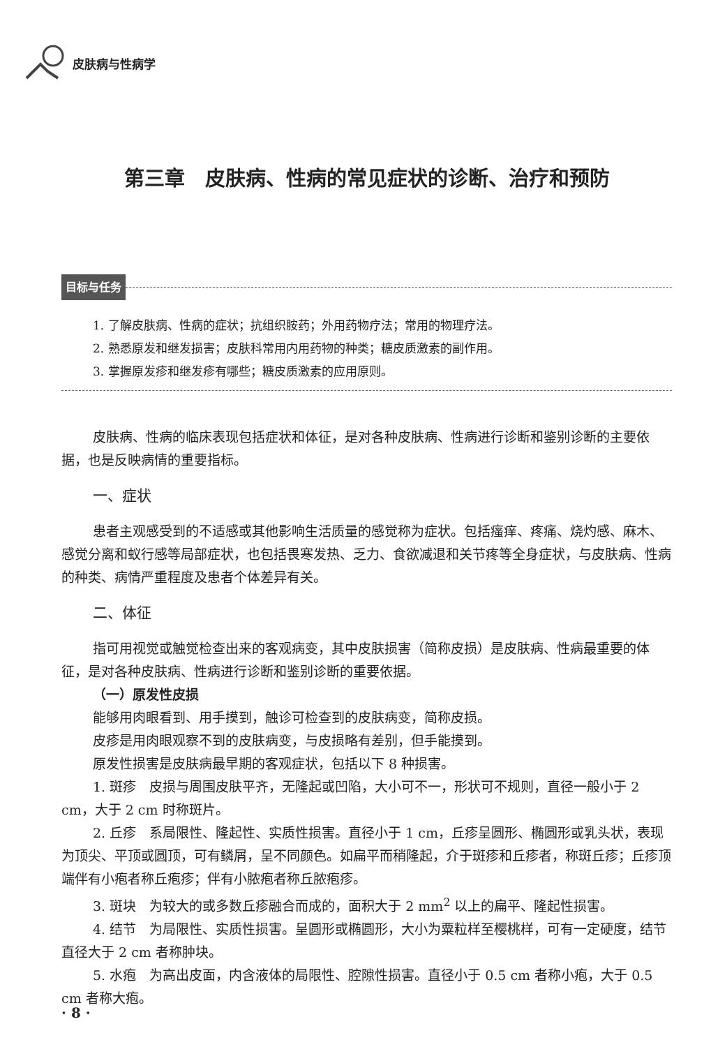皮肤病与性病学
第三章　皮肤病、性病的常见症状的诊断、治疗和预防
目标与任务
1. 了解皮肤病、性病的症状；抗组织胺药；外用药物疗法；常用的物理疗法。
2. 熟悉原发和继发损害；皮肤科常用内用药物的种类；糖皮质激素的副作用。
3. 掌握原发疹和继发疹有哪些；糖皮质激素的应用原则。
皮肤病、性病的临床表现包括症状和体征，是对各种皮肤病、性病进行诊断和鉴别诊断的主要依据，也是反映病情的重要指标。
一、症状
患者主观感受到的不适感或其他影响生活质量的感觉称为症状。包括瘙痒、疼痛、烧灼感、麻木、感觉分离和蚁行感等局部症状，也包括畏寒发热、乏力、食欲减退和关节疼等全身症状，与皮肤病、性病的种类、病情严重程度及患者个体差异有关。
二、体征
指可用视觉或触觉检查出来的客观病变，其中皮肤损害（简称皮损）是皮肤病、性病最重要的体征，是对各种皮肤病、性病进行诊断和鉴别诊断的重要依据。
（一）原发性皮损
能够用肉眼看到、用手摸到，触诊可检查到的皮肤病变，简称皮损。
皮疹是用肉眼观察不到的皮肤病变，与皮损略有差别，但手能摸到。
原发性损害是皮肤病最早期的客观症状，包括以下 8 种损害。
1. 斑疹　皮损与周围皮肤平齐，无隆起或凹陷，大小可不一，形状可不规则，直径一般小于 2 cm，大于 2 cm 时称斑片。
2. 丘疹　系局限性、隆起性、实质性损害。直径小于 1 cm，丘疹呈圆形、椭圆形或乳头状，表现为顶尖、平顶或圆顶，可有鳞屑，呈不同颜色。如扁平而稍隆起，介于斑疹和丘疹者，称斑丘疹；丘疹顶端伴有小疱者称丘疱疹；伴有小脓疱者称丘脓疱疹。
3. 斑块　为较大的或多数丘疹融合而成的，面积大于 2 mm<sup>2</sup> 以上的扁平、隆起性损害。
4. 结节　为局限性、实质性损害。呈圆形或椭圆形，大小为粟粒样至樱桃样，可有一定硬度，结节直径大于 2 cm 者称肿块。
5. 水疱　为高出皮面，内含液体的局限性、腔隙性损害。直径小于 0.5 cm 者称小疱，大于 0.5 cm 者称大疱。
· 8 ·